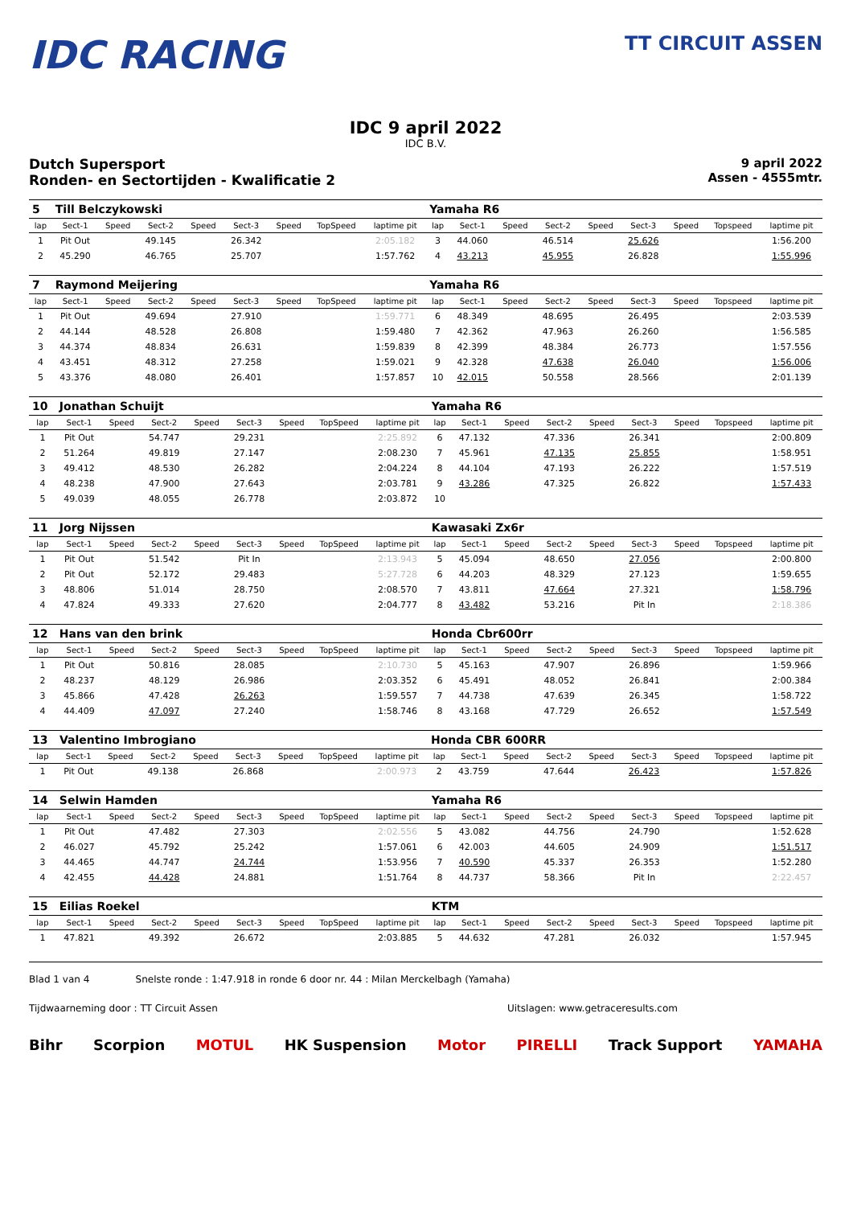IDC RACING
TT CIRCUIT ASSEN
IDC 9 april 2022
IDC B.V.
Dutch Supersport
Ronden- en Sectortijden - Kwalificatie 2
9 april 2022
Assen - 4555mtr.
| 5 | Till Belczykowski | | | | | | | | Yamaha R6 | | | | | | | | |
| lap | Sect-1 | Speed | Sect-2 | Speed | Sect-3 | Speed | TopSpeed | laptime pit | lap | Sect-1 | Speed | Sect-2 | Speed | Sect-3 | Speed | Topspeed | laptime pit |
| 1 | Pit Out | | 49.145 | | 26.342 | | | 2:05.182 | 3 | 44.060 | | 46.514 | | 25.626 | | | 1:56.200 |
| 2 | 45.290 | | 46.765 | | 25.707 | | | 1:57.762 | 4 | 43.213 | | 45.955 | | 26.828 | | | 1:55.996 |
| 7 | Raymond Meijering | | | | | | | | Yamaha R6 | | | | | | | | |
| lap | Sect-1 | Speed | Sect-2 | Speed | Sect-3 | Speed | TopSpeed | laptime pit | lap | Sect-1 | Speed | Sect-2 | Speed | Sect-3 | Speed | Topspeed | laptime pit |
| 1 | Pit Out | | 49.694 | | 27.910 | | | 1:59.771 | 6 | 48.349 | | 48.695 | | 26.495 | | | 2:03.539 |
| 2 | 44.144 | | 48.528 | | 26.808 | | | 1:59.480 | 7 | 42.362 | | 47.963 | | 26.260 | | | 1:56.585 |
| 3 | 44.374 | | 48.834 | | 26.631 | | | 1:59.839 | 8 | 42.399 | | 48.384 | | 26.773 | | | 1:57.556 |
| 4 | 43.451 | | 48.312 | | 27.258 | | | 1:59.021 | 9 | 42.328 | | 47.638 | | 26.040 | | | 1:56.006 |
| 5 | 43.376 | | 48.080 | | 26.401 | | | 1:57.857 | 10 | 42.015 | | 50.558 | | 28.566 | | | 2:01.139 |
| 10 | Jonathan Schuijt | | | | | | | | Yamaha R6 | | | | | | | | |
| lap | Sect-1 | Speed | Sect-2 | Speed | Sect-3 | Speed | TopSpeed | laptime pit | lap | Sect-1 | Speed | Sect-2 | Speed | Sect-3 | Speed | Topspeed | laptime pit |
| 1 | Pit Out | | 54.747 | | 29.231 | | | 2:25.892 | 6 | 47.132 | | 47.336 | | 26.341 | | | 2:00.809 |
| 2 | 51.264 | | 49.819 | | 27.147 | | | 2:08.230 | 7 | 45.961 | | 47.135 | | 25.855 | | | 1:58.951 |
| 3 | 49.412 | | 48.530 | | 26.282 | | | 2:04.224 | 8 | 44.104 | | 47.193 | | 26.222 | | | 1:57.519 |
| 4 | 48.238 | | 47.900 | | 27.643 | | | 2:03.781 | 9 | 43.286 | | 47.325 | | 26.822 | | | 1:57.433 |
| 5 | 49.039 | | 48.055 | | 26.778 | | | 2:03.872 | 10 | | | | | | | | |
| 11 | Jorg Nijssen | | | | | | | | Kawasaki Zx6r | | | | | | | | |
| lap | Sect-1 | Speed | Sect-2 | Speed | Sect-3 | Speed | TopSpeed | laptime pit | lap | Sect-1 | Speed | Sect-2 | Speed | Sect-3 | Speed | Topspeed | laptime pit |
| 1 | Pit Out | | 51.542 | | Pit In | | | 2:13.943 | 5 | 45.094 | | 48.650 | | 27.056 | | | 2:00.800 |
| 2 | Pit Out | | 52.172 | | 29.483 | | | 5:27.728 | 6 | 44.203 | | 48.329 | | 27.123 | | | 1:59.655 |
| 3 | 48.806 | | 51.014 | | 28.750 | | | 2:08.570 | 7 | 43.811 | | 47.664 | | 27.321 | | | 1:58.796 |
| 4 | 47.824 | | 49.333 | | 27.620 | | | 2:04.777 | 8 | 43.482 | | 53.216 | | Pit In | | | 2:18.386 |
| 12 | Hans van den brink | | | | | | | | Honda Cbr600rr | | | | | | | | |
| lap | Sect-1 | Speed | Sect-2 | Speed | Sect-3 | Speed | TopSpeed | laptime pit | lap | Sect-1 | Speed | Sect-2 | Speed | Sect-3 | Speed | Topspeed | laptime pit |
| 1 | Pit Out | | 50.816 | | 28.085 | | | 2:10.730 | 5 | 45.163 | | 47.907 | | 26.896 | | | 1:59.966 |
| 2 | 48.237 | | 48.129 | | 26.986 | | | 2:03.352 | 6 | 45.491 | | 48.052 | | 26.841 | | | 2:00.384 |
| 3 | 45.866 | | 47.428 | | 26.263 | | | 1:59.557 | 7 | 44.738 | | 47.639 | | 26.345 | | | 1:58.722 |
| 4 | 44.409 | | 47.097 | | 27.240 | | | 1:58.746 | 8 | 43.168 | | 47.729 | | 26.652 | | | 1:57.549 |
| 13 | Valentino Imbrogiano | | | | | | | | Honda CBR 600RR | | | | | | | | |
| lap | Sect-1 | Speed | Sect-2 | Speed | Sect-3 | Speed | TopSpeed | laptime pit | lap | Sect-1 | Speed | Sect-2 | Speed | Sect-3 | Speed | Topspeed | laptime pit |
| 1 | Pit Out | | 49.138 | | 26.868 | | | 2:00.973 | 2 | 43.759 | | 47.644 | | 26.423 | | | 1:57.826 |
| 14 | Selwin Hamden | | | | | | | | Yamaha R6 | | | | | | | | |
| lap | Sect-1 | Speed | Sect-2 | Speed | Sect-3 | Speed | TopSpeed | laptime pit | lap | Sect-1 | Speed | Sect-2 | Speed | Sect-3 | Speed | Topspeed | laptime pit |
| 1 | Pit Out | | 47.482 | | 27.303 | | | 2:02.556 | 5 | 43.082 | | 44.756 | | 24.790 | | | 1:52.628 |
| 2 | 46.027 | | 45.792 | | 25.242 | | | 1:57.061 | 6 | 42.003 | | 44.605 | | 24.909 | | | 1:51.517 |
| 3 | 44.465 | | 44.747 | | 24.744 | | | 1:53.956 | 7 | 40.590 | | 45.337 | | 26.353 | | | 1:52.280 |
| 4 | 42.455 | | 44.428 | | 24.881 | | | 1:51.764 | 8 | 44.737 | | 58.366 | | Pit In | | | 2:22.457 |
| 15 | Eilias Roekel | | | | | | | | KTM | | | | | | | | |
| lap | Sect-1 | Speed | Sect-2 | Speed | Sect-3 | Speed | TopSpeed | laptime pit | lap | Sect-1 | Speed | Sect-2 | Speed | Sect-3 | Speed | Topspeed | laptime pit |
| 1 | 47.821 | | 49.392 | | 26.672 | | | 2:03.885 | 5 | 44.632 | | 47.281 | | 26.032 | | | 1:57.945 |
Blad 1 van 4 Snelste ronde : 1:47.918 in ronde 6 door nr. 44 : Milan Merckelbagh (Yamaha)
Tijdwaarneming door : TT Circuit Assen Uitslagen: www.getraceresults.com
Bihr Scorpion MOTUL HK Suspension Motor PIRELLI Track Support YAMAHA